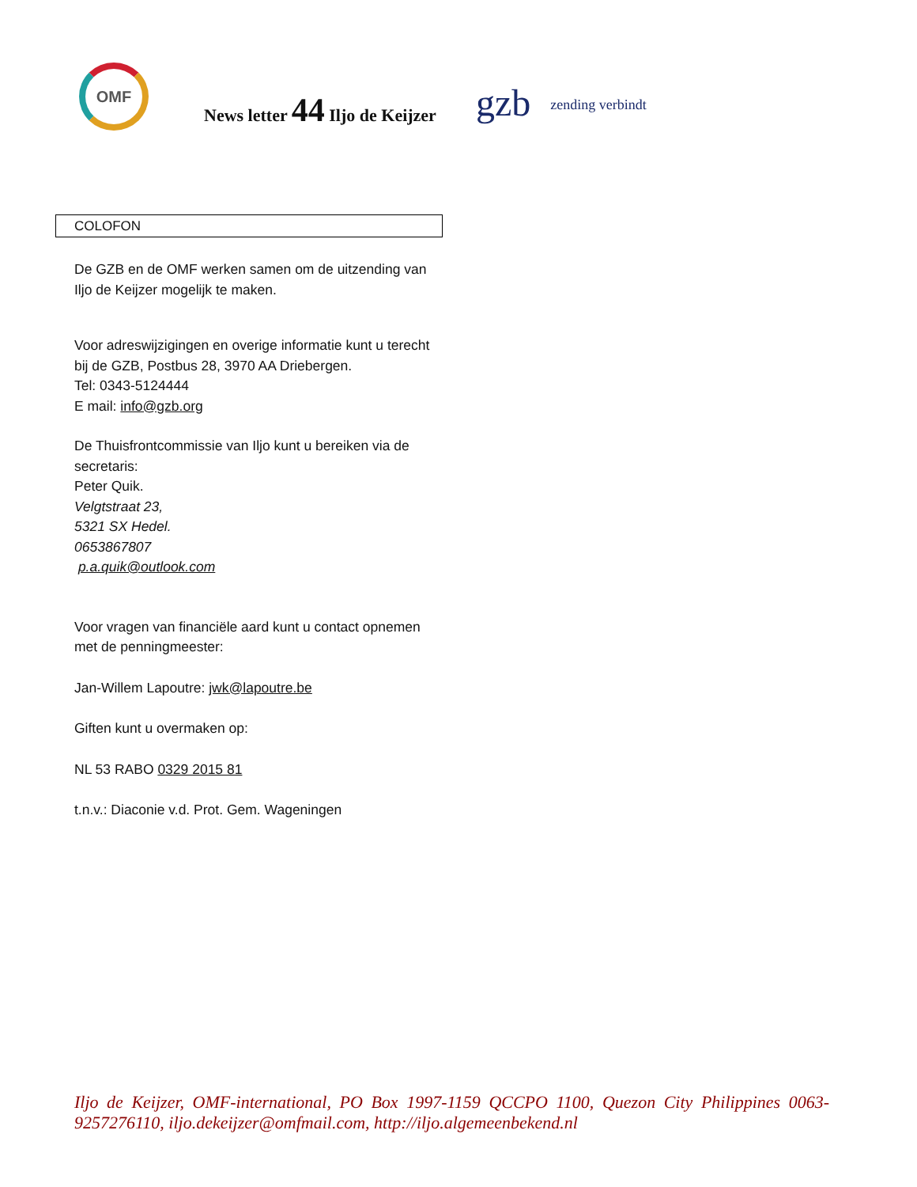OMF
News letter 44 Iljo de Keijzer
gzb
zending verbindt
COLOFON
De GZB en de OMF werken samen om de uitzending van Iljo de Keijzer mogelijk te maken.
Voor adreswijzigingen en overige informatie kunt u terecht bij de GZB, Postbus 28, 3970 AA Driebergen.
Tel: 0343-5124444
E mail: info@gzb.org
De Thuisfrontcommissie van Iljo kunt u bereiken via de secretaris:
Peter Quik.
Velgtstraat 23,
5321 SX Hedel.
0653867807
p.a.quik@outlook.com
Voor vragen van financiële aard kunt u contact opnemen met de penningmeester:
Jan-Willem Lapoutre: jwk@lapoutre.be
Giften kunt u overmaken op:
NL 53 RABO 0329 2015 81
t.n.v.: Diaconie v.d. Prot. Gem. Wageningen
Iljo de Keijzer, OMF-international, PO Box 1997-1159 QCCPO 1100, Quezon City Philippines 0063-9257276110, iljo.dekeijzer@omfmail.com, http://iljo.algemeenbekend.nl